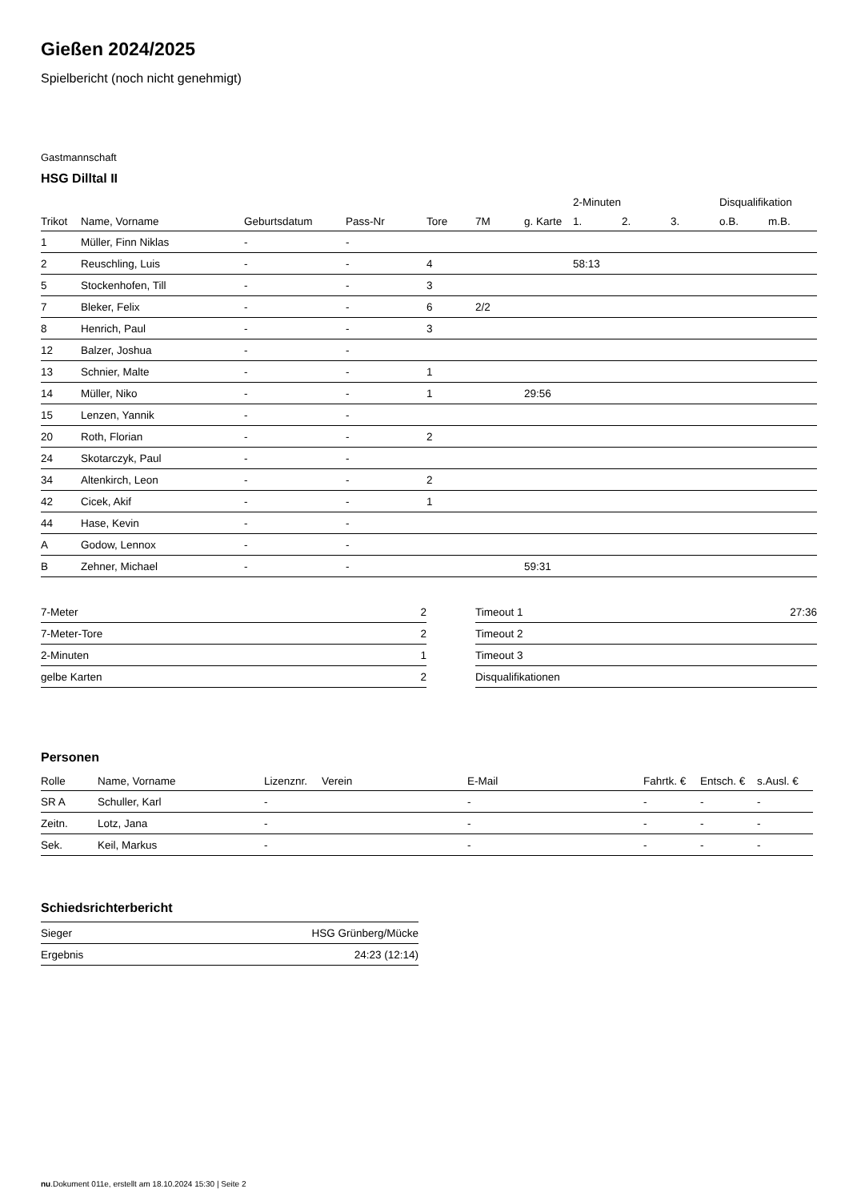Gießen 2024/2025
Spielbericht (noch nicht genehmigt)
Gastmannschaft
HSG Dilltal II
| | | | | | | | 2-Minuten | | | Disqualifikation | |
| --- | --- | --- | --- | --- | --- | --- | --- | --- | --- | --- | --- |
| Trikot | Name, Vorname | Geburtsdatum | Pass-Nr | Tore | 7M | g. Karte | 1. | 2. | 3. | o.B. | m.B. |
| 1 | Müller, Finn Niklas | - | - | | | | | | | | |
| 2 | Reuschling, Luis | - | - | 4 | | | 58:13 | | | | |
| 5 | Stockenhofen, Till | - | - | 3 | | | | | | | |
| 7 | Bleker, Felix | - | - | 6 | 2/2 | | | | | | |
| 8 | Henrich, Paul | - | - | 3 | | | | | | | |
| 12 | Balzer, Joshua | - | - | | | | | | | | |
| 13 | Schnier, Malte | - | - | 1 | | | | | | | |
| 14 | Müller, Niko | - | - | 1 | | 29:56 | | | | | |
| 15 | Lenzen, Yannik | - | - | | | | | | | | |
| 20 | Roth, Florian | - | - | 2 | | | | | | | |
| 24 | Skotarczyk, Paul | - | - | | | | | | | | |
| 34 | Altenkirch, Leon | - | - | 2 | | | | | | | |
| 42 | Cicek, Akif | - | - | 1 | | | | | | | |
| 44 | Hase, Kevin | - | - | | | | | | | | |
| A | Godow, Lennox | - | - | | | | | | | | |
| B | Zehner, Michael | - | - | | | 59:31 | | | | | |
| 7-Meter | 2 |
| 7-Meter-Tore | 2 |
| 2-Minuten | 1 |
| gelbe Karten | 2 |
| Timeout 1 | 27:36 |
| Timeout 2 | |
| Timeout 3 | |
| Disqualifikationen | |
Personen
| Rolle | Name, Vorname | Lizenznr. | Verein | E-Mail | Fahrtk. € | Entsch. € | s.Ausl. € |
| --- | --- | --- | --- | --- | --- | --- | --- |
| SR A | Schuller, Karl | - | | - | - | - | - |
| Zeitn. | Lotz, Jana | - | | - | - | - | - |
| Sek. | Keil, Markus | - | | - | - | - | - |
Schiedsrichterbericht
| Sieger | HSG Grünberg/Mücke |
| Ergebnis | 24:23 (12:14) |
nu.Dokument 011e, erstellt am 18.10.2024 15:30 | Seite 2